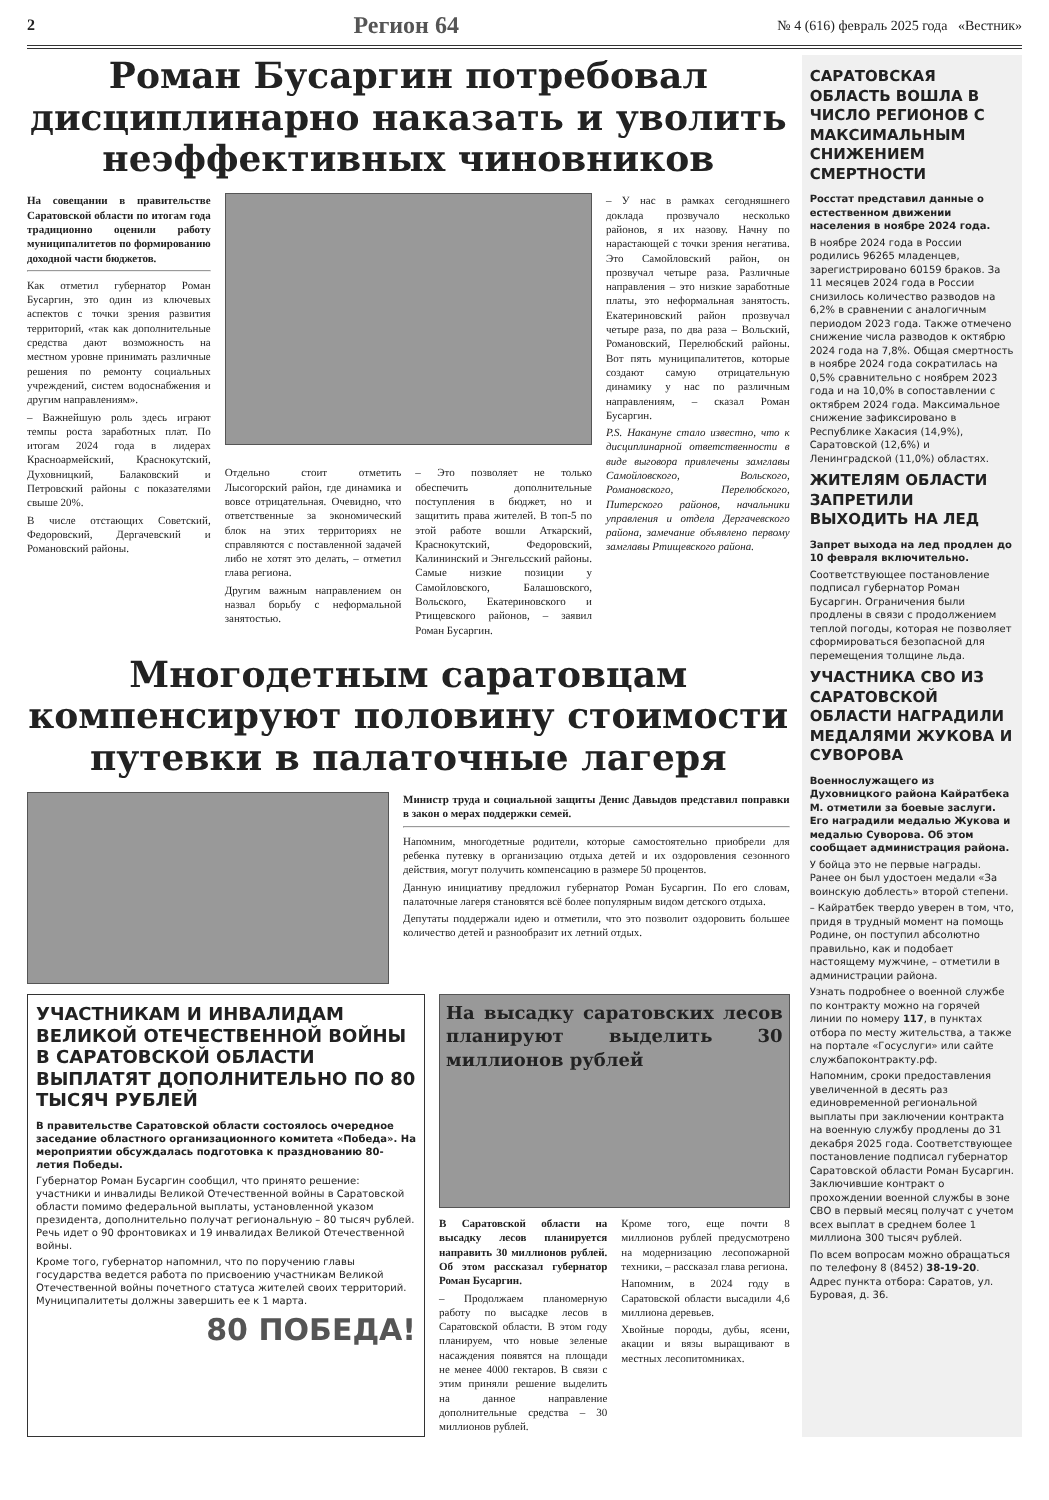2 Регион 64 № 4 (616) февраль 2025 года «Вестник»
Роман Бусаргин потребовал дисциплинарно наказать и уволить неэффективных чиновников
На совещании в правительстве Саратовской области по итогам года традиционно оценили работу муниципалитетов по формированию доходной части бюджетов.
Как отметил губернатор Роман Бусаргин, это один из ключевых аспектов с точки зрения развития территорий, «так как дополнительные средства дают возможность на местном уровне принимать различные решения по ремонту социальных учреждений, систем водоснабжения и другим направлениям».
– Важнейшую роль здесь играют темпы роста заработных плат. По итогам 2024 года в лидерах Красноармейский, Краснокутский, Духовницкий, Балаковский и Петровский районы с показателями свыше 20%.
В числе отстающих Советский, Федоровский, Дергачевский и Романовский районы.
Отдельно стоит отметить Лысогорский район, где динамика и вовсе отрицательная. Очевидно, что ответственные за экономический блок на этих территориях не справляются с поставленной задачей либо не хотят это делать, – отметил глава региона.
Другим важным направлением он назвал борьбу с неформальной занятостью.
– Это позволяет не только обеспечить дополнительные поступления в бюджет, но и защитить права жителей. В топ-5 по этой работе вошли Аткарский, Краснокутский, Федоровский, Калининский и Энгельсский районы. Самые низкие позиции у Самойловского, Балашовского, Вольского, Екатериновского и Ртищевского районов, – заявил Роман Бусаргин.
– У нас в рамках сегодняшнего доклада прозвучало несколько районов, я их назову. Начну по нарастающей с точки зрения негатива. Это Самойловский район, он прозвучал четыре раза. Различные направления – это низкие заработные платы, это неформальная занятость. Екатериновский район прозвучал четыре раза, по два раза – Вольский, Романовский, Перелюбский районы. Вот пять муниципалитетов, которые создают самую отрицательную динамику у нас по различным направлениям, – сказал Роман Бусаргин.
P.S. Накануне стало известно, что к дисциплинарной ответственности в виде выговора привлечены замглавы Самойловского, Вольского, Романовского, Перелюбского, Питерского районов, начальники управления и отдела Дергачевского района, замечание объявлено первому замглавы Ртищевского района.
Многодетным саратовцам компенсируют половину стоимости путевки в палаточные лагеря
Министр труда и социальной защиты Денис Давыдов представил поправки в закон о мерах поддержки семей.
Напомним, многодетные родители, которые самостоятельно приобрели для ребенка путевку в организацию отдыха детей и их оздоровления сезонного действия, могут получить компенсацию в размере 50 процентов.
Данную инициативу предложил губернатор Роман Бусаргин. По его словам, палаточные лагеря становятся всё более популярным видом детского отдыха.
Депутаты поддержали идею и отметили, что это позволит оздоровить большее количество детей и разнообразит их летний отдых.
УЧАСТНИКАМ И ИНВАЛИДАМ ВЕЛИКОЙ ОТЕЧЕСТВЕННОЙ ВОЙНЫ В САРАТОВСКОЙ ОБЛАСТИ ВЫПЛАТЯТ ДОПОЛНИТЕЛЬНО ПО 80 ТЫСЯЧ РУБЛЕЙ
В правительстве Саратовской области состоялось очередное заседание областного организационного комитета «Победа». На мероприятии обсуждалась подготовка к празднованию 80-летия Победы.
Губернатор Роман Бусаргин сообщил, что принято решение: участники и инвалиды Великой Отечественной войны в Саратовской области помимо федеральной выплаты, установленной указом президента, дополнительно получат региональную – 80 тысяч рублей. Речь идет о 90 фронтовиках и 19 инвалидах Великой Отечественной войны.
Кроме того, губернатор напомнил, что по поручению главы государства ведется работа по присвоению участникам Великой Отечественной войны почетного статуса жителей своих территорий. Муниципалитеты должны завершить ее к 1 марта.
80 ПОБЕДА!
На высадку саратовских лесов планируют выделить 30 миллионов рублей
В Саратовской области на высадку лесов планируется направить 30 миллионов рублей. Об этом рассказал губернатор Роман Бусаргин.
– Продолжаем планомерную работу по высадке лесов в Саратовской области. В этом году планируем, что новые зеленые насаждения появятся на площади не менее 4000 гектаров. В связи с этим приняли решение выделить на данное направление дополнительные средства – 30 миллионов рублей.
Кроме того, еще почти 8 миллионов рублей предусмотрено на модернизацию лесопожарной техники, – рассказал глава региона.
Напомним, в 2024 году в Саратовской области высадили 4,6 миллиона деревьев.
Хвойные породы, дубы, ясени, акации и вязы выращивают в местных лесопитомниках.
САРАТОВСКАЯ ОБЛАСТЬ ВОШЛА В ЧИСЛО РЕГИОНОВ С МАКСИМАЛЬНЫМ СНИЖЕНИЕМ СМЕРТНОСТИ
Росстат представил данные о естественном движении населения в ноябре 2024 года.
В ноябре 2024 года в России родились 96265 младенцев, зарегистрировано 60159 браков. За 11 месяцев 2024 года в России снизилось количество разводов на 6,2% в сравнении с аналогичным периодом 2023 года. Также отмечено снижение числа разводов к октябрю 2024 года на 7,8%. Общая смертность в ноябре 2024 года сократилась на 0,5% сравнительно с ноябрем 2023 года и на 10,0% в сопоставлении с октябрем 2024 года. Максимальное снижение зафиксировано в Республике Хакасия (14,9%), Саратовской (12,6%) и Ленинградской (11,0%) областях.
ЖИТЕЛЯМ ОБЛАСТИ ЗАПРЕТИЛИ ВЫХОДИТЬ НА ЛЕД
Запрет выхода на лед продлен до 10 февраля включительно.
Соответствующее постановление подписал губернатор Роман Бусаргин. Ограничения были продлены в связи с продолжением теплой погоды, которая не позволяет сформироваться безопасной для перемещения толщине льда.
УЧАСТНИКА СВО ИЗ САРАТОВСКОЙ ОБЛАСТИ НАГРАДИЛИ МЕДАЛЯМИ ЖУКОВА И СУВОРОВА
Военнослужащего из Духовницкого района Кайратбека М. отметили за боевые заслуги. Его наградили медалью Жукова и медалью Суворова. Об этом сообщает администрация района.
У бойца это не первые награды. Ранее он был удостоен медали «За воинскую доблесть» второй степени.
– Кайратбек твердо уверен в том, что, придя в трудный момент на помощь Родине, он поступил абсолютно правильно, как и подобает настоящему мужчине, – отметили в администрации района.
Узнать подробнее о военной службе по контракту можно на горячей линии по номеру 117, в пунктах отбора по месту жительства, а также на портале «Госуслуги» или сайте служба­поконтракту.рф.
Напомним, сроки предоставления увеличенной в десять раз единовременной региональной выплаты при заключении контракта на военную службу продлены до 31 декабря 2025 года. Соответствующее постановление подписал губернатор Саратовской области Роман Бусаргин. Заключившие контракт о прохождении военной службы в зоне СВО в первый месяц получат с учетом всех выплат в среднем более 1 миллиона 300 тысяч рублей.
По всем вопросам можно обращаться по телефону 8 (8452) 38-19-20. Адрес пункта отбора: Саратов, ул. Буровая, д. 36.